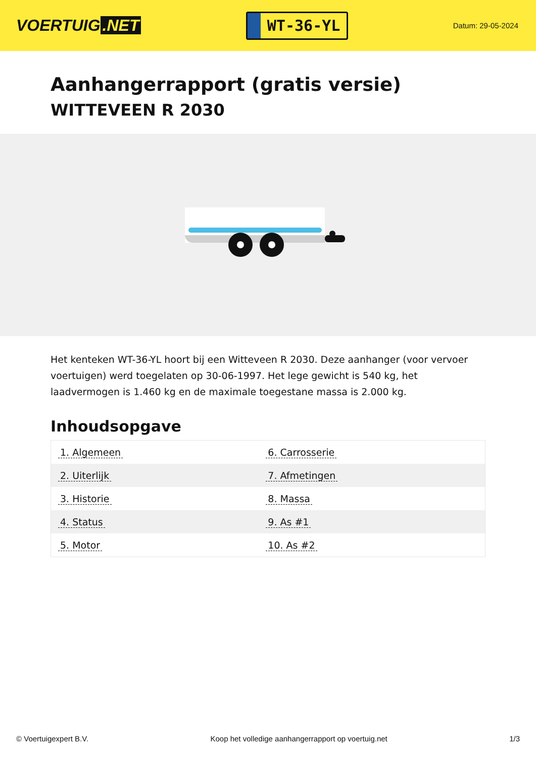VOERTUIG.NET
WT-36-YL
Datum: 29-05-2024
Aanhangerrapport (gratis versie)
WITTEVEEN R 2030
Het kenteken WT-36-YL hoort bij een Witteveen R 2030. Deze aanhanger (voor vervoer voertuigen) werd toegelaten op 30-06-1997. Het lege gewicht is 540 kg, het laadvermogen is 1.460 kg en de maximale toegestane massa is 2.000 kg.
Inhoudsopgave
| 1. Algemeen | 6. Carrosserie |
| 2. Uiterlijk | 7. Afmetingen |
| 3. Historie | 8. Massa |
| 4. Status | 9. As #1 |
| 5. Motor | 10. As #2 |
© Voertuigexpert B.V. Koop het volledige aanhangerrapport op voertuig.net 1/3